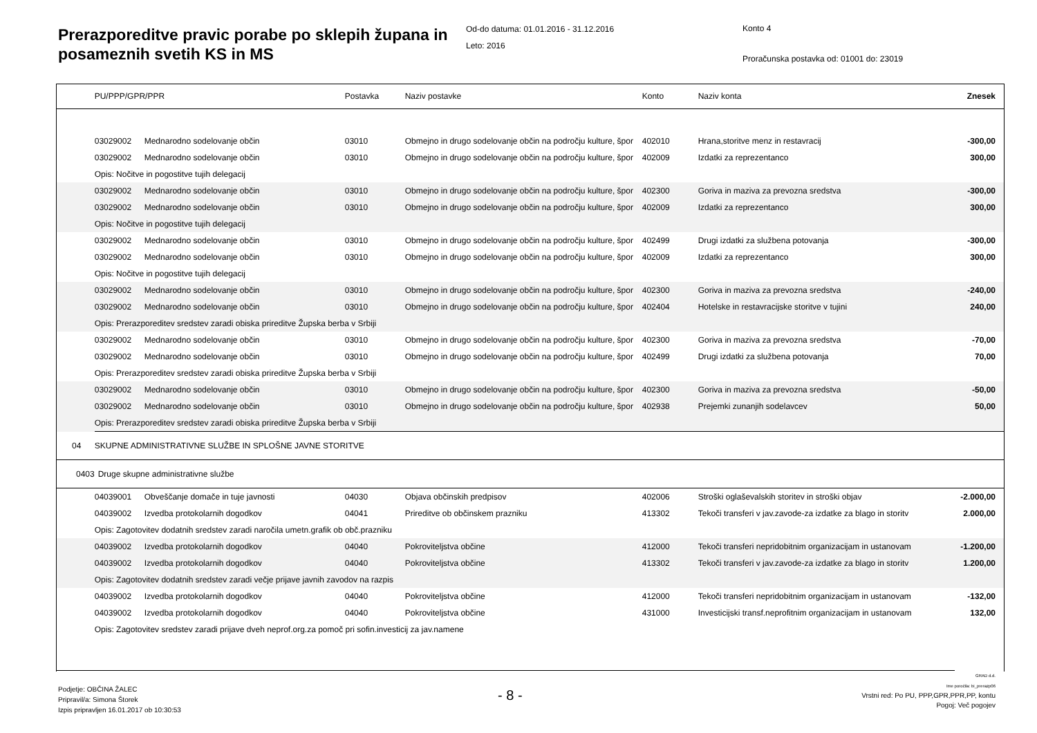Prerazporeditve pravic porabe po sklepih župana in posameznih svetih KS in MS
Od-do datuma: 01.01.2016 - 31.12.2016
Leto: 2016
Konto 4
Proračunska postavka od: 01001 do: 23019
| | PU/PPP/GPR/PPR | | Postavka | Naziv postavke | Konto | Naziv konta | Znesek |
| --- | --- | --- | --- | --- | --- | --- | --- |
| | 03029002 | Mednarodno sodelovanje občin | 03010 | Obmejno in drugo sodelovanje občin na področju kulture, špor | 402010 | Hrana,storitve menz in restavracij | -300,00 |
| | 03029002 | Mednarodno sodelovanje občin | 03010 | Obmejno in drugo sodelovanje občin na področju kulture, špor | 402009 | Izdatki za reprezentanco | 300,00 |
| | Opis: Nočitve in pogostitve tujih delegacij | | | | | | |
| | 03029002 | Mednarodno sodelovanje občin | 03010 | Obmejno in drugo sodelovanje občin na področju kulture, špor | 402300 | Goriva in maziva za prevozna sredstva | -300,00 |
| | 03029002 | Mednarodno sodelovanje občin | 03010 | Obmejno in drugo sodelovanje občin na področju kulture, špor | 402009 | Izdatki za reprezentanco | 300,00 |
| | Opis: Nočitve in pogostitve tujih delegacij | | | | | | |
| | 03029002 | Mednarodno sodelovanje občin | 03010 | Obmejno in drugo sodelovanje občin na področju kulture, špor | 402499 | Drugi izdatki za službena potovanja | -300,00 |
| | 03029002 | Mednarodno sodelovanje občin | 03010 | Obmejno in drugo sodelovanje občin na področju kulture, špor | 402009 | Izdatki za reprezentanco | 300,00 |
| | Opis: Nočitve in pogostitve tujih delegacij | | | | | | |
| | 03029002 | Mednarodno sodelovanje občin | 03010 | Obmejno in drugo sodelovanje občin na področju kulture, špor | 402300 | Goriva in maziva za prevozna sredstva | -240,00 |
| | 03029002 | Mednarodno sodelovanje občin | 03010 | Obmejno in drugo sodelovanje občin na področju kulture, špor | 402404 | Hotelske in restavracijske storitve v tujini | 240,00 |
| | Opis: Prerazporeditev sredstev zaradi obiska prireditve Župska berba v Srbiji | | | | | | |
| | 03029002 | Mednarodno sodelovanje občin | 03010 | Obmejno in drugo sodelovanje občin na področju kulture, špor | 402300 | Goriva in maziva za prevozna sredstva | -70,00 |
| | 03029002 | Mednarodno sodelovanje občin | 03010 | Obmejno in drugo sodelovanje občin na področju kulture, špor | 402499 | Drugi izdatki za službena potovanja | 70,00 |
| | Opis: Prerazporeditev sredstev zaradi obiska prireditve Župska berba v Srbiji | | | | | | |
| | 03029002 | Mednarodno sodelovanje občin | 03010 | Obmejno in drugo sodelovanje občin na področju kulture, špor | 402300 | Goriva in maziva za prevozna sredstva | -50,00 |
| | 03029002 | Mednarodno sodelovanje občin | 03010 | Obmejno in drugo sodelovanje občin na področju kulture, špor | 402938 | Prejemki zunanjih sodelavcev | 50,00 |
| | Opis: Prerazporeditev sredstev zaradi obiska prireditve Župska berba v Srbiji | | | | | | |
| 04 | SKUPNE ADMINISTRATIVNE SLUŽBE IN SPLOŠNE JAVNE STORITVE | | | | | | |
| 0403 | Druge skupne administrativne službe | | | | | | |
| | 04039001 | Obveščanje domače in tuje javnosti | 04030 | Objava občinskih predpisov | 402006 | Stroški oglaševalskih storitev in stroški objav | -2.000,00 |
| | 04039002 | Izvedba protokolarnih dogodkov | 04041 | Prireditve ob občinskem prazniku | 413302 | Tekoči transferi v jav.zavode-za izdatke za blago in storitv | 2.000,00 |
| | Opis: Zagotovitev dodatnih sredstev zaradi naročila umetn.grafik ob obč.prazniku | | | | | | |
| | 04039002 | Izvedba protokolarnih dogodkov | 04040 | Pokroviteljstva občine | 412000 | Tekoči transferi nepridobitnim organizacijam in ustanovam | -1.200,00 |
| | 04039002 | Izvedba protokolarnih dogodkov | 04040 | Pokroviteljstva občine | 413302 | Tekoči transferi v jav.zavode-za izdatke za blago in storitv | 1.200,00 |
| | Opis: Zagotovitev dodatnih sredstev zaradi večje prijave javnih zavodov na razpis | | | | | | |
| | 04039002 | Izvedba protokolarnih dogodkov | 04040 | Pokroviteljstva občine | 412000 | Tekoči transferi nepridobitnim organizacijam in ustanovam | -132,00 |
| | 04039002 | Izvedba protokolarnih dogodkov | 04040 | Pokroviteljstva občine | 431000 | Investicijski transf.neprofitnim organizacijam in ustanovam | 132,00 |
| | Opis: Zagotovitev sredstev zaradi prijave dveh neprof.org.za pomoč pri sofin.investicij za jav.namene | | | | | | |
Podjetje: OBČINA ŽALEC
Pripravil/a: Simona Štorek
Izpis pripravljen 16.01.2017 ob 10:30:53
- 8 -
GRAD d.d.
Ime poročila: bi_prerazp06
Vrstni red: Po PU, PPP,GPR,PPR,PP, kontu
Pogoj: Več pogojev